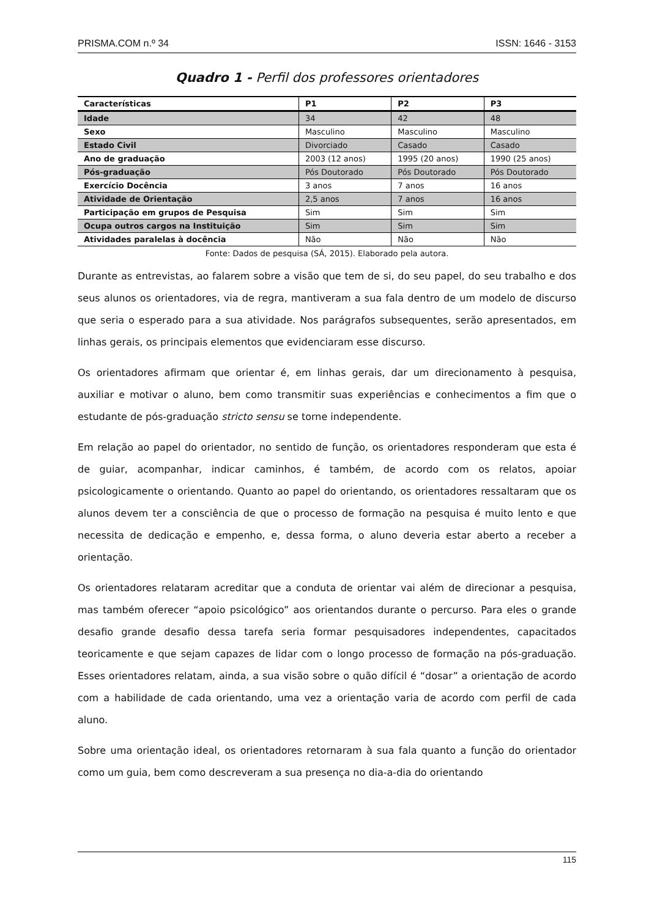PRISMA.COM n.º 34 ISSN: 1646 - 3153
Quadro 1 - Perfil dos professores orientadores
| Características | P1 | P2 | P3 |
| --- | --- | --- | --- |
| Idade | 34 | 42 | 48 |
| Sexo | Masculino | Masculino | Masculino |
| Estado Civil | Divorciado | Casado | Casado |
| Ano de graduação | 2003 (12 anos) | 1995 (20 anos) | 1990 (25 anos) |
| Pós-graduação | Pós Doutorado | Pós Doutorado | Pós Doutorado |
| Exercício Docência | 3 anos | 7 anos | 16 anos |
| Atividade de Orientação | 2,5 anos | 7 anos | 16 anos |
| Participação em grupos de Pesquisa | Sim | Sim | Sim |
| Ocupa outros cargos na Instituição | Sim | Sim | Sim |
| Atividades paralelas à docência | Não | Não | Não |
Fonte: Dados de pesquisa (SÁ, 2015). Elaborado pela autora.
Durante as entrevistas, ao falarem sobre a visão que tem de si, do seu papel, do seu trabalho e dos seus alunos os orientadores, via de regra, mantiveram a sua fala dentro de um modelo de discurso que seria o esperado para a sua atividade. Nos parágrafos subsequentes, serão apresentados, em linhas gerais, os principais elementos que evidenciaram esse discurso.
Os orientadores afirmam que orientar é, em linhas gerais, dar um direcionamento à pesquisa, auxiliar e motivar o aluno, bem como transmitir suas experiências e conhecimentos a fim que o estudante de pós-graduação stricto sensu se torne independente.
Em relação ao papel do orientador, no sentido de função, os orientadores responderam que esta é de guiar, acompanhar, indicar caminhos, é também, de acordo com os relatos, apoiar psicologicamente o orientando. Quanto ao papel do orientando, os orientadores ressaltaram que os alunos devem ter a consciência de que o processo de formação na pesquisa é muito lento e que necessita de dedicação e empenho, e, dessa forma, o aluno deveria estar aberto a receber a orientação.
Os orientadores relataram acreditar que a conduta de orientar vai além de direcionar a pesquisa, mas também oferecer “apoio psicológico” aos orientandos durante o percurso. Para eles o grande desafio grande desafio dessa tarefa seria formar pesquisadores independentes, capacitados teoricamente e que sejam capazes de lidar com o longo processo de formação na pós-graduação. Esses orientadores relatam, ainda, a sua visão sobre o quão difícil é “dosar” a orientação de acordo com a habilidade de cada orientando, uma vez a orientação varia de acordo com perfil de cada aluno.
Sobre uma orientação ideal, os orientadores retornaram à sua fala quanto a função do orientador como um guia, bem como descreveram a sua presença no dia-a-dia do orientando
115